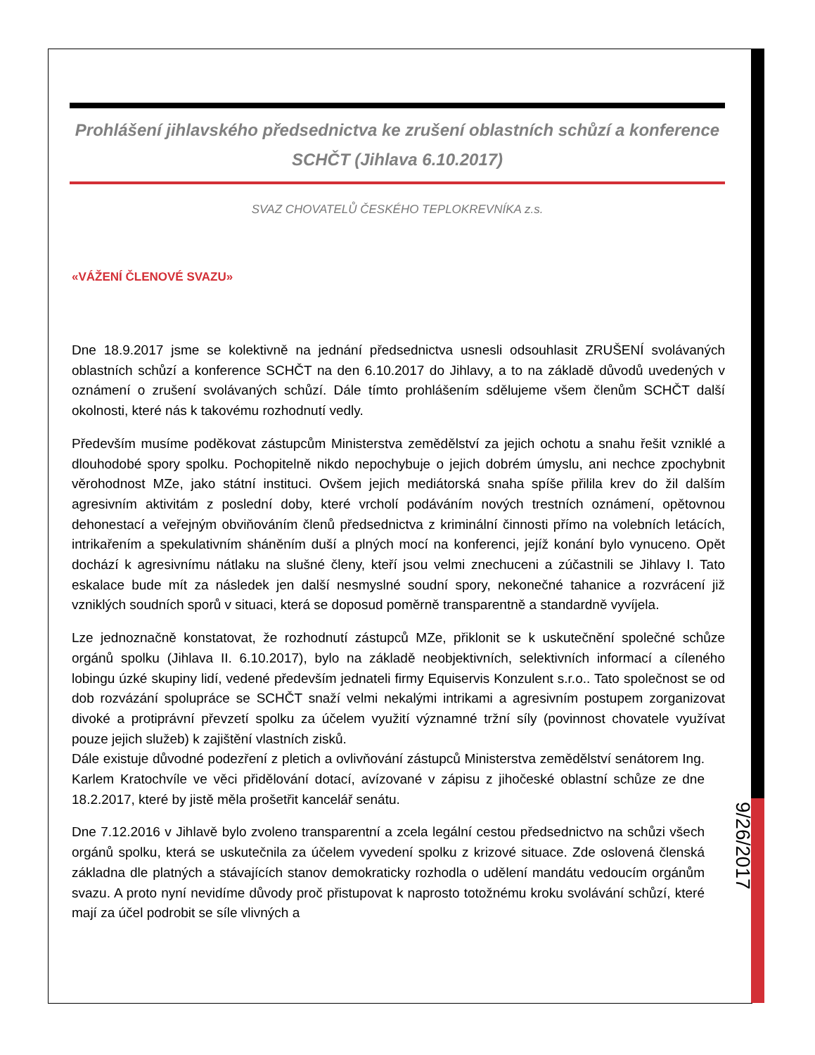Prohlášení jihlavského předsednictva ke zrušení oblastních schůzí a konference SCHČT (Jihlava 6.10.2017)
SVAZ CHOVATELŮ ČESKÉHO TEPLOKREVNÍKA z.s.
«VÁŽENÍ ČLENOVÉ SVAZU»
Dne 18.9.2017 jsme se kolektivně na jednání předsednictva usnesli odsouhlasit ZRUŠENÍ svolávaných oblastních schůzí a konference SCHČT na den 6.10.2017 do Jihlavy, a to na základě důvodů uvedených v oznámení o zrušení svolávaných schůzí. Dále tímto prohlášením sdělujeme všem členům SCHČT další okolnosti, které nás k takovému rozhodnutí vedly.
Především musíme poděkovat zástupcům Ministerstva zemědělství za jejich ochotu a snahu řešit vzniklé a dlouhodobé spory spolku. Pochopitelně nikdo nepochybuje o jejich dobrém úmyslu, ani nechce zpochybnit věrohodnost MZe, jako státní instituci. Ovšem jejich mediátorská snaha spíše přililа krev do žil dalším agresivním aktivitám z poslední doby, které vrcholí podáváním nových trestních oznámení, opětovnou dehonestací a veřejným obviňováním členů předsednictva z kriminální činnosti přímo na volebních letácích, intrikařením a spekulativním sháněním duší a plných mocí na konferenci, jejíž konání bylo vynuceno. Opět dochází k agresivnímu nátlaku na slušné členy, kteří jsou velmi znechuceni a zúčastnili se Jihlavy I. Tato eskalace bude mít za následek jen další nesmyslné soudní spory, nekonečné tahanice a rozvrácení již vzniklých soudních sporů v situaci, která se doposud poměrně transparentně a standardně vyvíjela.
Lze jednoznačně konstatovat, že rozhodnutí zástupců MZe, přiklonit se k uskutečnění společné schůze orgánů spolku (Jihlava II. 6.10.2017), bylo na základě neobjektivních, selektivních informací a cíleného lobingu úzké skupiny lidí, vedené především jednateli firmy Equiservis Konzulent s.r.o.. Tato společnost se od dob rozvázání spolupráce se SCHČT snaží velmi nekalými intrikami a agresivním postupem zorganizovat divoké a protiprávní převzetí spolku za účelem využití významné tržní síly (povinnost chovatele využívat pouze jejich služeb) k zajištění vlastních zisků.
Dále existuje důvodné podezření z pletich a ovlivňování zástupců Ministerstva zemědělství senátorem Ing. Karlem Kratochvíle ve věci přidělování dotací, avízované v zápisu z jihočeské oblastní schůze ze dne 18.2.2017, které by jistě měla prošetřit kancelář senátu.
Dne 7.12.2016 v Jihlavě bylo zvoleno transparentní a zcela legální cestou předsednictvo na schůzi všech orgánů spolku, která se uskutečnila za účelem vyvedení spolku z krizové situace. Zde oslovená členská základna dle platných a stávajících stanov demokraticky rozhodla o udělení mandátu vedoucím orgánům svazu. A proto nyní nevidíme důvody proč přistupovat k naprosto totožnému kroku svolávání schůzí, které mají za účel podrobit se síle vlivných a
9/26/2017